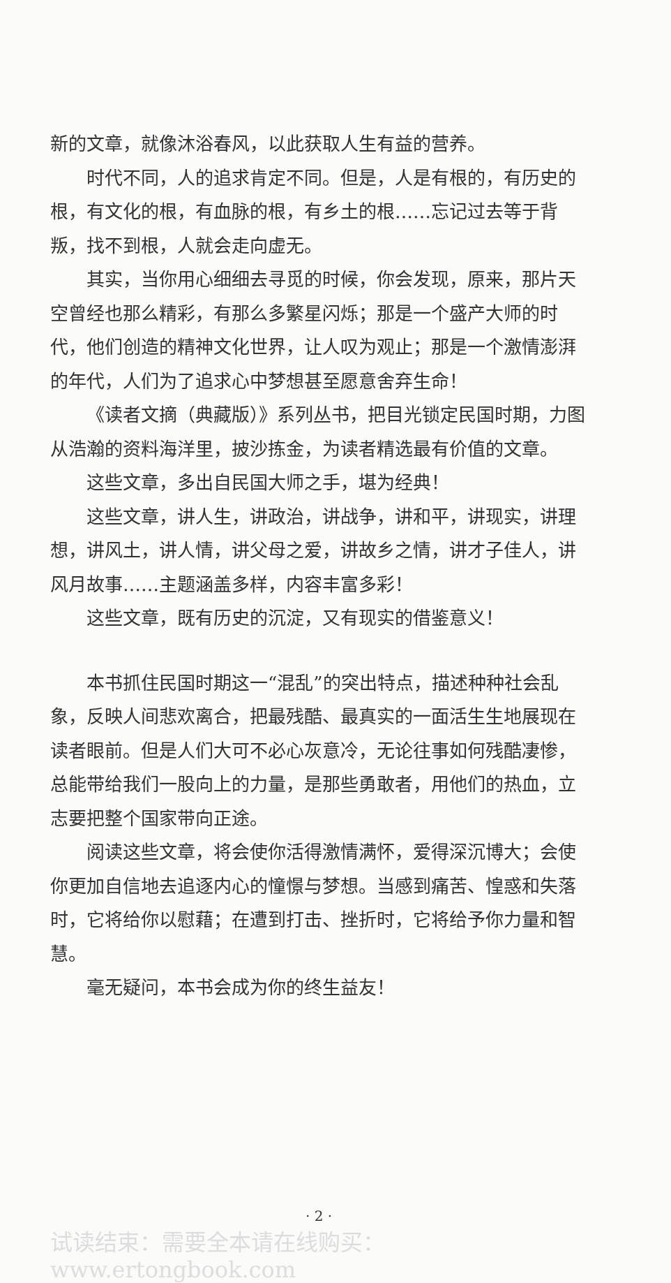新的文章，就像沐浴春风，以此获取人生有益的营养。
时代不同，人的追求肯定不同。但是，人是有根的，有历史的根，有文化的根，有血脉的根，有乡土的根……忘记过去等于背叛，找不到根，人就会走向虚无。
其实，当你用心细细去寻觅的时候，你会发现，原来，那片天空曾经也那么精彩，有那么多繁星闪烁；那是一个盛产大师的时代，他们创造的精神文化世界，让人叹为观止；那是一个激情澎湃的年代，人们为了追求心中梦想甚至愿意舍弃生命！
《读者文摘（典藏版）》系列丛书，把目光锁定民国时期，力图从浩瀚的资料海洋里，披沙拣金，为读者精选最有价值的文章。
这些文章，多出自民国大师之手，堪为经典！
这些文章，讲人生，讲政治，讲战争，讲和平，讲现实，讲理想，讲风土，讲人情，讲父母之爱，讲故乡之情，讲才子佳人，讲风月故事……主题涵盖多样，内容丰富多彩！
这些文章，既有历史的沉淀，又有现实的借鉴意义！
本书抓住民国时期这一“混乱”的突出特点，描述种种社会乱象，反映人间悲欢离合，把最残酷、最真实的一面活生生地展现在读者眼前。但是人们大可不必心灰意冷，无论往事如何残酷凄惨，总能带给我们一股向上的力量，是那些勇敢者，用他们的热血，立志要把整个国家带向正途。
阅读这些文章，将会使你活得激情满怀，爱得深沉博大；会使你更加自信地去追逐内心的憧憬与梦想。当感到痛苦、惶惑和失落时，它将给你以慰藉；在遭到打击、挫折时，它将给予你力量和智慧。
毫无疑问，本书会成为你的终生益友！
· 2 ·
试读结束：需要全本请在线购买： www.ertongbook.com